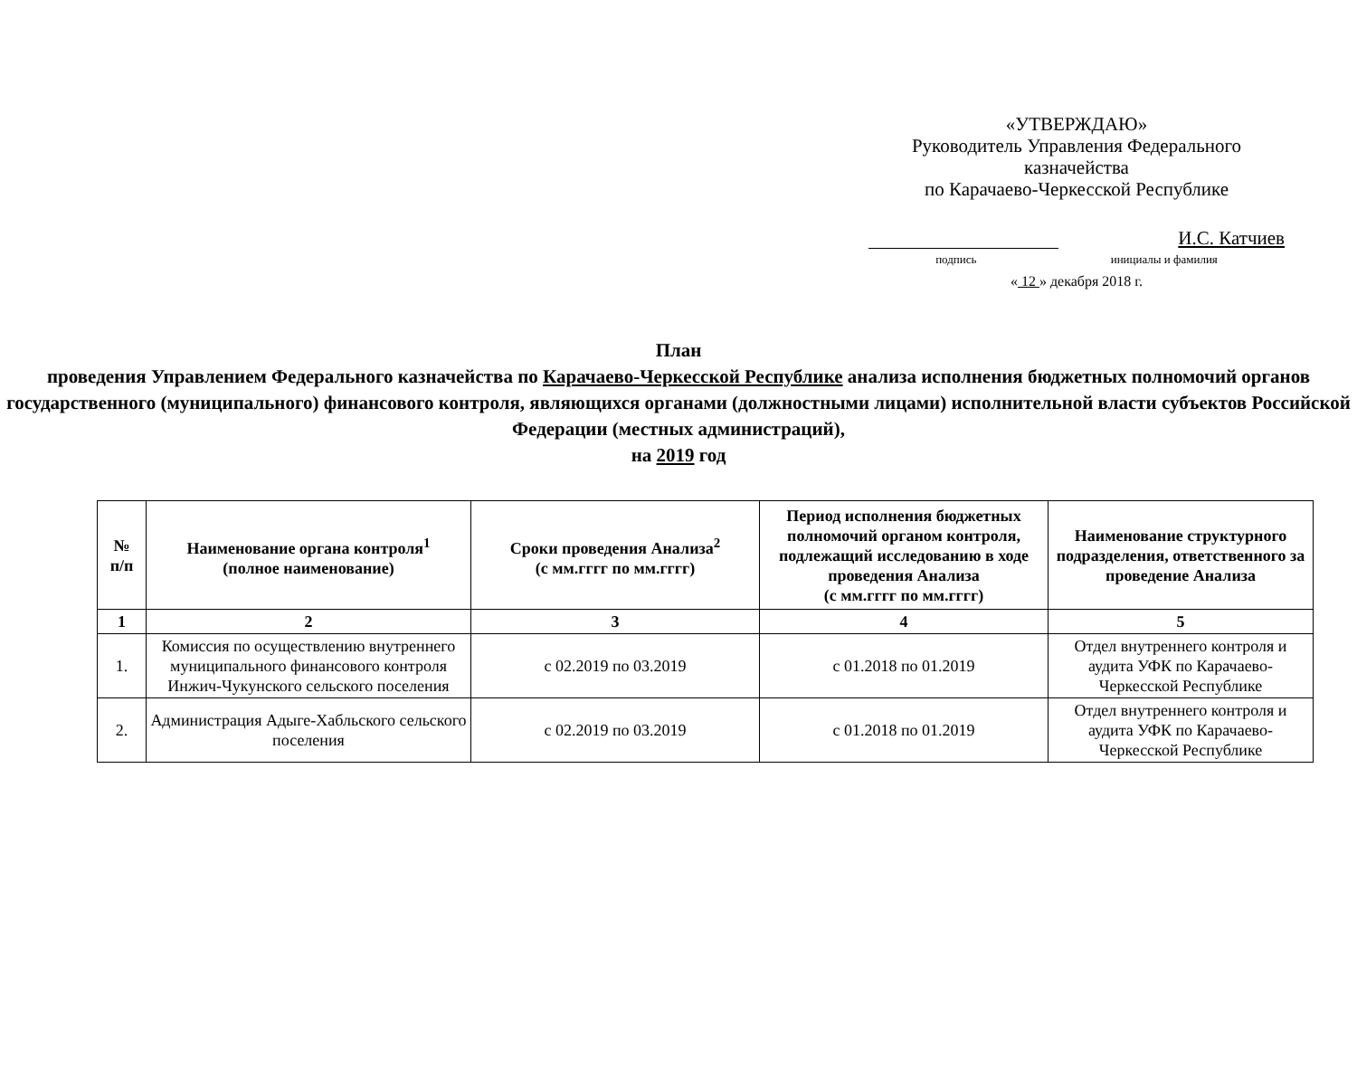«УТВЕРЖДАЮ»
Руководитель Управления Федерального казначейства
по Карачаево-Черкесской Республике
И.С. Катчиев
подпись инициалы и фамилия
« 12 » декабря 2018 г.
План
проведения Управлением Федерального казначейства по Карачаево-Черкесской Республике анализа исполнения бюджетных полномочий органов государственного (муниципального) финансового контроля, являющихся органами (должностными лицами) исполнительной власти субъектов Российской Федерации (местных администраций),
на 2019 год
| № п/п | Наименование органа контроля<sup>1</sup> (полное наименование) | Сроки проведения Анализа<sup>2</sup> (с мм.гггг по мм.гггг) | Период исполнения бюджетных полномочий органом контроля, подлежащий исследованию в ходе проведения Анализа (с мм.гггг по мм.гггг) | Наименование структурного подразделения, ответственного за проведение Анализа |
| --- | --- | --- | --- | --- |
| 1 | 2 | 3 | 4 | 5 |
| 1. | Комиссия по осуществлению внутреннего муниципального финансового контроля Инжич-Чукунского сельского поселения | с 02.2019 по 03.2019 | с 01.2018 по 01.2019 | Отдел внутреннего контроля и аудита УФК по Карачаево-Черкесской Республике |
| 2. | Администрация Адыге-Хабльского сельского поселения | с 02.2019 по 03.2019 | с 01.2018 по 01.2019 | Отдел внутреннего контроля и аудита УФК по Карачаево-Черкесской Республике |